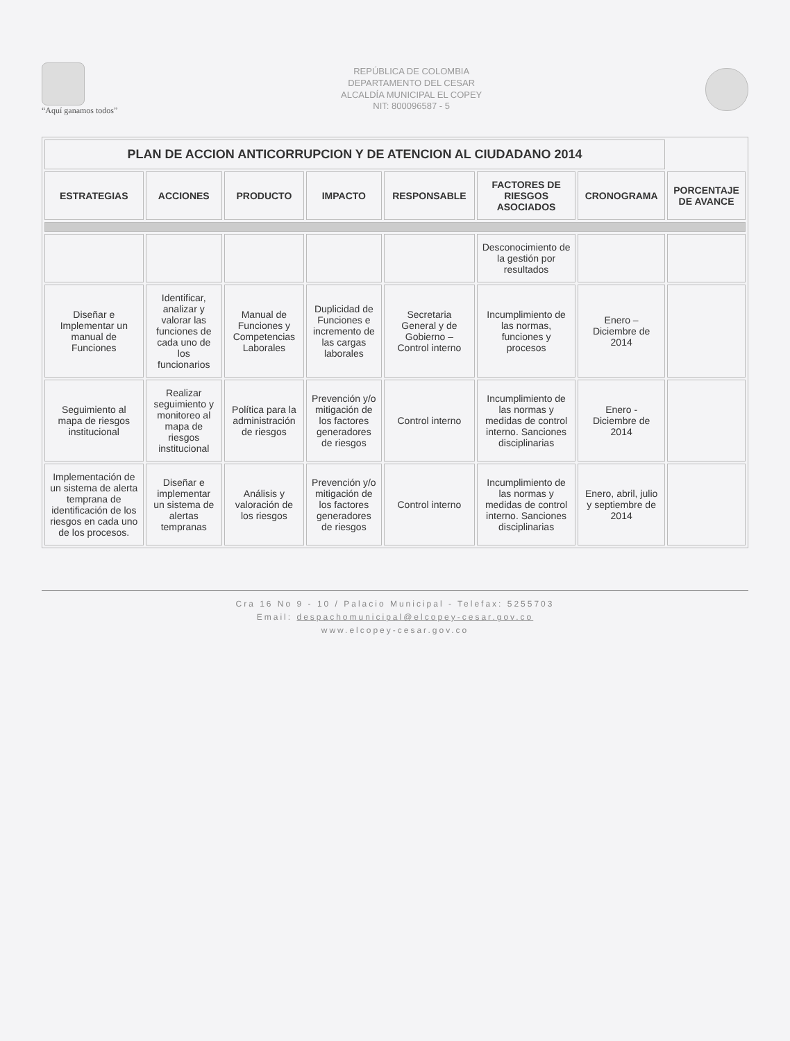“Aquí ganamos todos”
REPÚBLICA DE COLOMBIA
DEPARTAMENTO DEL CESAR
ALCALDÍA MUNICIPAL EL COPEY
NIT: 800096587 - 5
| PLAN DE ACCION ANTICORRUPCION Y DE ATENCION AL CIUDADANO 2014 | | | | | | | |
| ESTRATEGIAS | ACCIONES | PRODUCTO | IMPACTO | RESPONSABLE | FACTORES DE RIESGOS ASOCIADOS | CRONOGRAMA | PORCENTAJE DE AVANCE |
| | | | | | Desconocimiento de la gestión por resultados | | |
| Diseñar e Implementar un manual de Funciones | Identificar, analizar y valorar las funciones de cada uno de los funcionarios | Manual de Funciones y Competencias Laborales | Duplicidad de Funciones e incremento de las cargas laborales | Secretaria General y de Gobierno – Control interno | Incumplimiento de las normas, funciones y procesos | Enero – Diciembre de 2014 | |
| Seguimiento al mapa de riesgos institucional | Realizar seguimiento y monitoreo al mapa de riesgos institucional | Política para la administración de riesgos | Prevención y/o mitigación de los factores generadores de riesgos | Control interno | Incumplimiento de las normas y medidas de control interno. Sanciones disciplinarias | Enero - Diciembre de 2014 | |
| Implementación de un sistema de alerta temprana de identificación de los riesgos en cada uno de los procesos. | Diseñar e implementar un sistema de alertas tempranas | Análisis y valoración de los riesgos | Prevención y/o mitigación de los factores generadores de riesgos | Control interno | Incumplimiento de las normas y medidas de control interno. Sanciones disciplinarias | Enero, abril, julio y septiembre de 2014 | |
Cra 16 No 9 - 10 / Palacio Municipal - Telefax: 5255703
Email: despachomunicipal@elcopey-cesar.gov.co
www.elcopey-cesar.gov.co